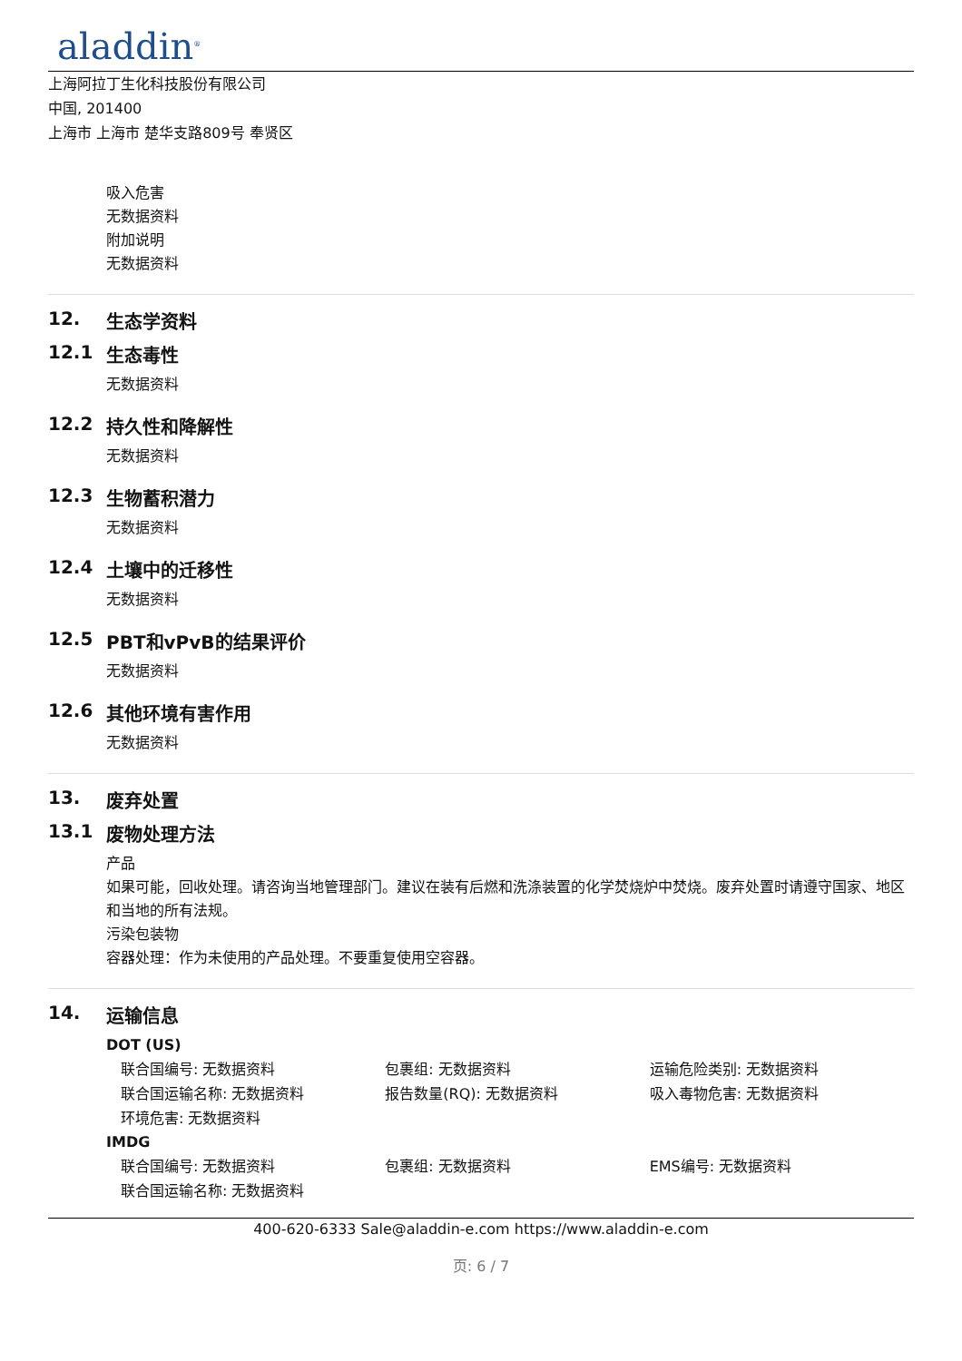aladdin<sup>®</sup>
上海阿拉丁生化科技股份有限公司
中国, 201400
上海市 上海市 楚华支路809号 奉贤区
吸入危害
无数据资料
附加说明
无数据资料
12. 生态学资料
12.1 生态毒性
无数据资料
12.2 持久性和降解性
无数据资料
12.3 生物蓄积潜力
无数据资料
12.4 土壤中的迁移性
无数据资料
12.5 PBT和vPvB的结果评价
无数据资料
12.6 其他环境有害作用
无数据资料
13. 废弃处置
13.1 废物处理方法
产品
如果可能，回收处理。请咨询当地管理部门。建议在装有后燃和洗涤装置的化学焚烧炉中焚烧。废弃处置时请遵守国家、地区和当地的所有法规。
污染包装物
容器处理：作为未使用的产品处理。不要重复使用空容器。
14. 运输信息
DOT (US)
联合国编号: 无数据资料 包裹组: 无数据资料 运输危险类别: 无数据资料
联合国运输名称: 无数据资料 报告数量(RQ): 无数据资料 吸入毒物危害: 无数据资料
环境危害: 无数据资料
IMDG
联合国编号: 无数据资料 包裹组: 无数据资料 EMS编号: 无数据资料
联合国运输名称: 无数据资料
400-620-6333 Sale@aladdin-e.com https://www.aladdin-e.com
页: 6 / 7